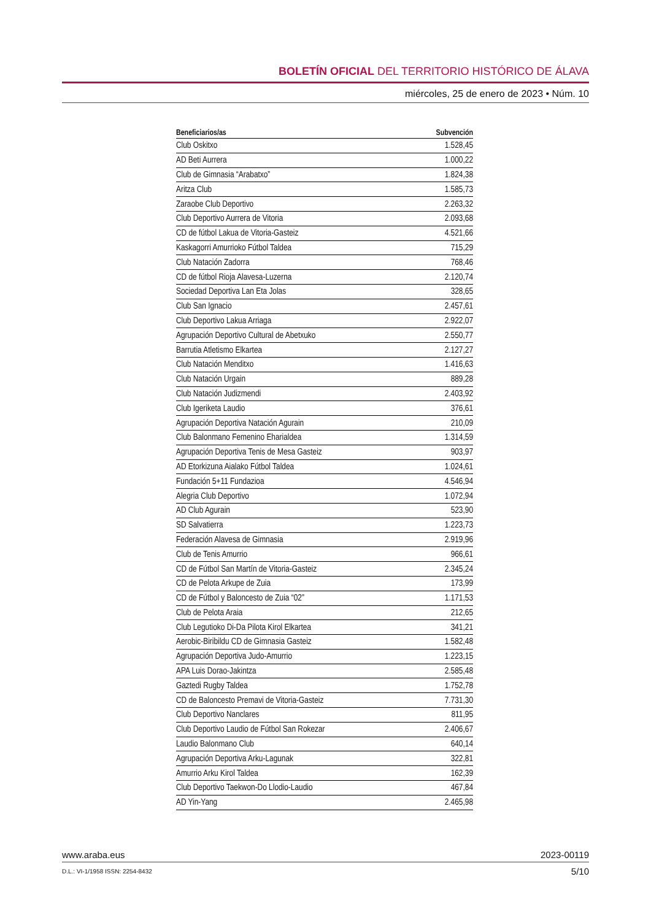BOLETÍN OFICIAL DEL TERRITORIO HISTÓRICO DE ÁLAVA
miércoles, 25 de enero de 2023 • Núm. 10
| Beneficiarios/as | Subvención |
| --- | --- |
| Club Oskitxo | 1.528,45 |
| AD Beti Aurrera | 1.000,22 |
| Club de Gimnasia “Arabatxo” | 1.824,38 |
| Aritza Club | 1.585,73 |
| Zaraobe Club Deportivo | 2.263,32 |
| Club Deportivo Aurrera de Vitoria | 2.093,68 |
| CD de fútbol Lakua de Vitoria-Gasteiz | 4.521,66 |
| Kaskagorri Amurrioko Fútbol Taldea | 715,29 |
| Club Natación Zadorra | 768,46 |
| CD de fútbol Rioja Alavesa-Luzerna | 2.120,74 |
| Sociedad Deportiva Lan Eta Jolas | 328,65 |
| Club San Ignacio | 2.457,61 |
| Club Deportivo Lakua Arriaga | 2.922,07 |
| Agrupación Deportivo Cultural de Abetxuko | 2.550,77 |
| Barrutia Atletismo Elkartea | 2.127,27 |
| Club Natación Menditxo | 1.416,63 |
| Club Natación Urgain | 889,28 |
| Club Natación Judizmendi | 2.403,92 |
| Club Igeriketa Laudio | 376,61 |
| Agrupación Deportiva Natación Agurain | 210,09 |
| Club Balonmano Femenino Eharialdea | 1.314,59 |
| Agrupación Deportiva Tenis de Mesa Gasteiz | 903,97 |
| AD Etorkizuna Aialako Fútbol Taldea | 1.024,61 |
| Fundación 5+11 Fundazioa | 4.546,94 |
| Alegria Club Deportivo | 1.072,94 |
| AD Club Agurain | 523,90 |
| SD Salvatierra | 1.223,73 |
| Federación Alavesa de Gimnasia | 2.919,96 |
| Club de Tenis Amurrio | 966,61 |
| CD de Fútbol San Martín de Vitoria-Gasteiz | 2.345,24 |
| CD de Pelota Arkupe de Zuia | 173,99 |
| CD de Fútbol y Baloncesto de Zuia “02” | 1.171,53 |
| Club de Pelota Araia | 212,65 |
| Club Legutioko Di-Da Pilota Kirol Elkartea | 341,21 |
| Aerobic-Biribildu CD de Gimnasia Gasteiz | 1.582,48 |
| Agrupación Deportiva Judo-Amurrio | 1.223,15 |
| APA Luis Dorao-Jakintza | 2.585,48 |
| Gaztedi Rugby Taldea | 1.752,78 |
| CD de Baloncesto Premavi de Vitoria-Gasteiz | 7.731,30 |
| Club Deportivo Nanclares | 811,95 |
| Club Deportivo Laudio de Fútbol San Rokezar | 2.406,67 |
| Laudio Balonmano Club | 640,14 |
| Agrupación Deportiva Arku-Lagunak | 322,81 |
| Amurrio Arku Kirol Taldea | 162,39 |
| Club Deportivo Taekwon-Do Llodio-Laudio | 467,84 |
| AD Yin-Yang | 2.465,98 |
www.araba.eus 2023-00119
D.L.: VI-1/1958 ISSN: 2254-8432 5/10